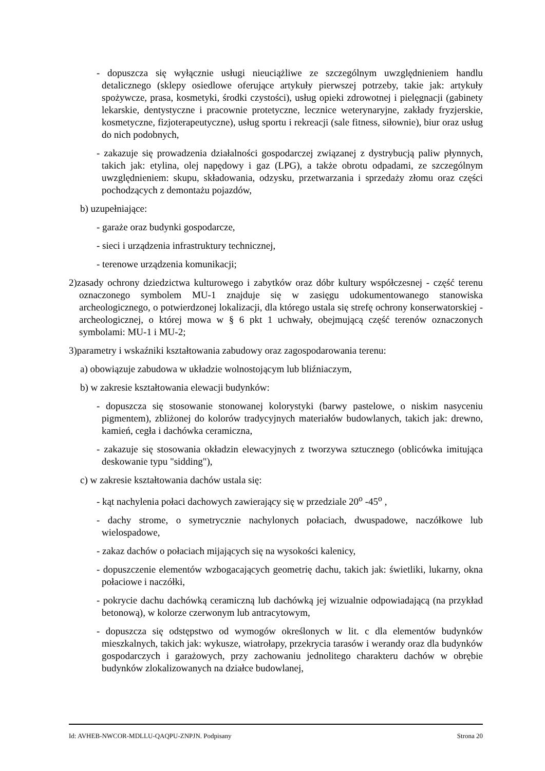- dopuszcza się wyłącznie usługi nieuciążliwe ze szczególnym uwzględnieniem handlu detalicznego (sklepy osiedlowe oferujące artykuły pierwszej potrzeby, takie jak: artykuły spożywcze, prasa, kosmetyki, środki czystości), usług opieki zdrowotnej i pielęgnacji (gabinety lekarskie, dentystyczne i pracownie protetyczne, lecznice weterynaryjne, zakłady fryzjerskie, kosmetyczne, fizjoterapeutyczne), usług sportu i rekreacji (sale fitness, siłownie), biur oraz usług do nich podobnych,
- zakazuje się prowadzenia działalności gospodarczej związanej z dystrybucją paliw płynnych, takich jak: etylina, olej napędowy i gaz (LPG), a także obrotu odpadami, ze szczególnym uwzględnieniem: skupu, składowania, odzysku, przetwarzania i sprzedaży złomu oraz części pochodzących z demontażu pojazdów,
b) uzupełniające:
- garaże oraz budynki gospodarcze,
- sieci i urządzenia infrastruktury technicznej,
- terenowe urządzenia komunikacji;
2)zasady ochrony dziedzictwa kulturowego i zabytków oraz dóbr kultury współczesnej - część terenu oznaczonego symbolem MU-1 znajduje się w zasięgu udokumentowanego stanowiska archeologicznego, o potwierdzonej lokalizacji, dla którego ustala się strefę ochrony konserwatorskiej - archeologicznej, o której mowa w § 6 pkt 1 uchwały, obejmującą część terenów oznaczonych symbolami: MU-1 i MU-2;
3)parametry i wskaźniki kształtowania zabudowy oraz zagospodarowania terenu:
a) obowiązuje zabudowa w układzie wolnostojącym lub bliźniaczym,
b) w zakresie kształtowania elewacji budynków:
- dopuszcza się stosowanie stonowanej kolorystyki (barwy pastelowe, o niskim nasyceniu pigmentem), zbliżonej do kolorów tradycyjnych materiałów budowlanych, takich jak: drewno, kamień, cegła i dachówka ceramiczna,
- zakazuje się stosowania okładzin elewacyjnych z tworzywa sztucznego (oblicówka imitująca deskowanie typu "sidding"),
c) w zakresie kształtowania dachów ustala się:
- kąt nachylenia połaci dachowych zawierający się w przedziale 20<sup>o</sup> -45<sup>o</sup> ,
- dachy strome, o symetrycznie nachylonych połaciach, dwuspadowe, naczółkowe lub wielospadowe,
- zakaz dachów o połaciach mijających się na wysokości kalenicy,
- dopuszczenie elementów wzbogacających geometrię dachu, takich jak: świetliki, lukarny, okna połaciowe i naczółki,
- pokrycie dachu dachówką ceramiczną lub dachówką jej wizualnie odpowiadającą (na przykład betonową), w kolorze czerwonym lub antracytowym,
- dopuszcza się odstępstwo od wymogów określonych w lit. c dla elementów budynków mieszkalnych, takich jak: wykusze, wiatrołapy, przekrycia tarasów i werandy oraz dla budynków gospodarczych i garażowych, przy zachowaniu jednolitego charakteru dachów w obrębie budynków zlokalizowanych na działce budowlanej,
Id: AVHEB-NWCOR-MDLLU-QAQPU-ZNPJN. Podpisany Strona 20